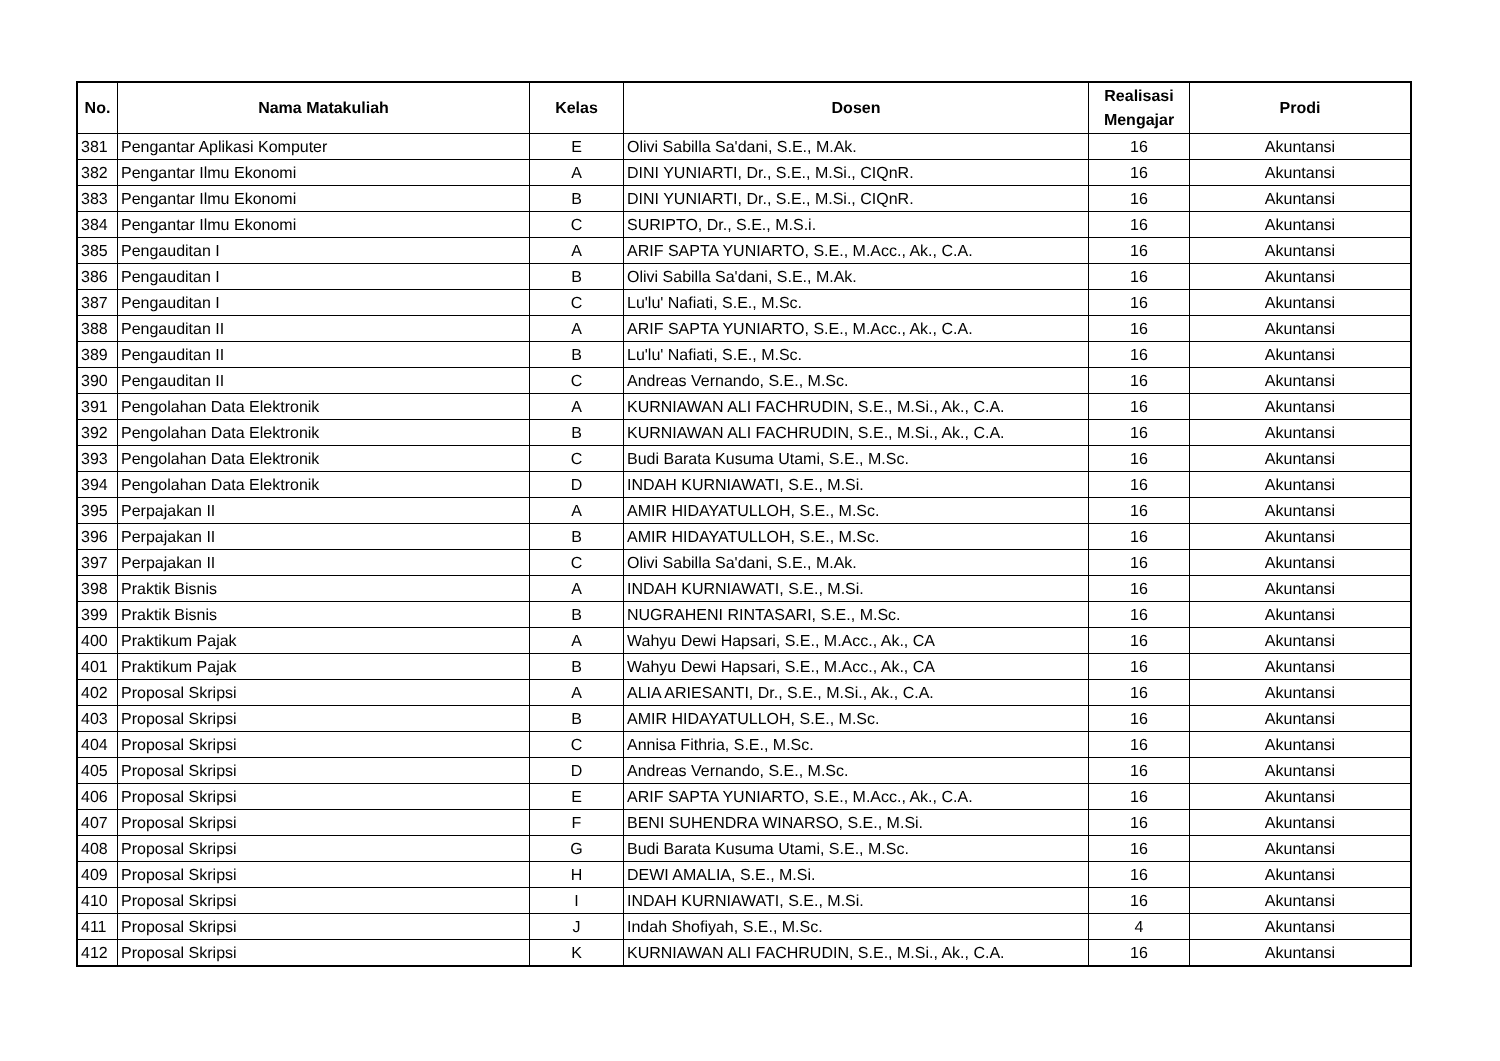| No. | Nama Matakuliah | Kelas | Dosen | Realisasi Mengajar | Prodi |
| --- | --- | --- | --- | --- | --- |
| 381 | Pengantar Aplikasi Komputer | E | Olivi Sabilla Sa'dani, S.E., M.Ak. | 16 | Akuntansi |
| 382 | Pengantar Ilmu Ekonomi | A | DINI YUNIARTI, Dr., S.E., M.Si., CIQnR. | 16 | Akuntansi |
| 383 | Pengantar Ilmu Ekonomi | B | DINI YUNIARTI, Dr., S.E., M.Si., CIQnR. | 16 | Akuntansi |
| 384 | Pengantar Ilmu Ekonomi | C | SURIPTO, Dr., S.E., M.S.i. | 16 | Akuntansi |
| 385 | Pengauditan I | A | ARIF SAPTA YUNIARTO, S.E., M.Acc., Ak., C.A. | 16 | Akuntansi |
| 386 | Pengauditan I | B | Olivi Sabilla Sa'dani, S.E., M.Ak. | 16 | Akuntansi |
| 387 | Pengauditan I | C | Lu'lu' Nafiati, S.E., M.Sc. | 16 | Akuntansi |
| 388 | Pengauditan II | A | ARIF SAPTA YUNIARTO, S.E., M.Acc., Ak., C.A. | 16 | Akuntansi |
| 389 | Pengauditan II | B | Lu'lu' Nafiati, S.E., M.Sc. | 16 | Akuntansi |
| 390 | Pengauditan II | C | Andreas Vernando, S.E., M.Sc. | 16 | Akuntansi |
| 391 | Pengolahan Data Elektronik | A | KURNIAWAN ALI FACHRUDIN, S.E., M.Si., Ak., C.A. | 16 | Akuntansi |
| 392 | Pengolahan Data Elektronik | B | KURNIAWAN ALI FACHRUDIN, S.E., M.Si., Ak., C.A. | 16 | Akuntansi |
| 393 | Pengolahan Data Elektronik | C | Budi Barata Kusuma Utami, S.E., M.Sc. | 16 | Akuntansi |
| 394 | Pengolahan Data Elektronik | D | INDAH KURNIAWATI, S.E., M.Si. | 16 | Akuntansi |
| 395 | Perpajakan II | A | AMIR HIDAYATULLOH, S.E., M.Sc. | 16 | Akuntansi |
| 396 | Perpajakan II | B | AMIR HIDAYATULLOH, S.E., M.Sc. | 16 | Akuntansi |
| 397 | Perpajakan II | C | Olivi Sabilla Sa'dani, S.E., M.Ak. | 16 | Akuntansi |
| 398 | Praktik Bisnis | A | INDAH KURNIAWATI, S.E., M.Si. | 16 | Akuntansi |
| 399 | Praktik Bisnis | B | NUGRAHENI RINTASARI, S.E., M.Sc. | 16 | Akuntansi |
| 400 | Praktikum Pajak | A | Wahyu Dewi Hapsari, S.E., M.Acc., Ak., CA | 16 | Akuntansi |
| 401 | Praktikum Pajak | B | Wahyu Dewi Hapsari, S.E., M.Acc., Ak., CA | 16 | Akuntansi |
| 402 | Proposal Skripsi | A | ALIA ARIESANTI, Dr., S.E., M.Si., Ak., C.A. | 16 | Akuntansi |
| 403 | Proposal Skripsi | B | AMIR HIDAYATULLOH, S.E., M.Sc. | 16 | Akuntansi |
| 404 | Proposal Skripsi | C | Annisa Fithria, S.E., M.Sc. | 16 | Akuntansi |
| 405 | Proposal Skripsi | D | Andreas Vernando, S.E., M.Sc. | 16 | Akuntansi |
| 406 | Proposal Skripsi | E | ARIF SAPTA YUNIARTO, S.E., M.Acc., Ak., C.A. | 16 | Akuntansi |
| 407 | Proposal Skripsi | F | BENI SUHENDRA WINARSO, S.E., M.Si. | 16 | Akuntansi |
| 408 | Proposal Skripsi | G | Budi Barata Kusuma Utami, S.E., M.Sc. | 16 | Akuntansi |
| 409 | Proposal Skripsi | H | DEWI AMALIA, S.E., M.Si. | 16 | Akuntansi |
| 410 | Proposal Skripsi | I | INDAH KURNIAWATI, S.E., M.Si. | 16 | Akuntansi |
| 411 | Proposal Skripsi | J | Indah Shofiyah, S.E., M.Sc. | 4 | Akuntansi |
| 412 | Proposal Skripsi | K | KURNIAWAN ALI FACHRUDIN, S.E., M.Si., Ak., C.A. | 16 | Akuntansi |